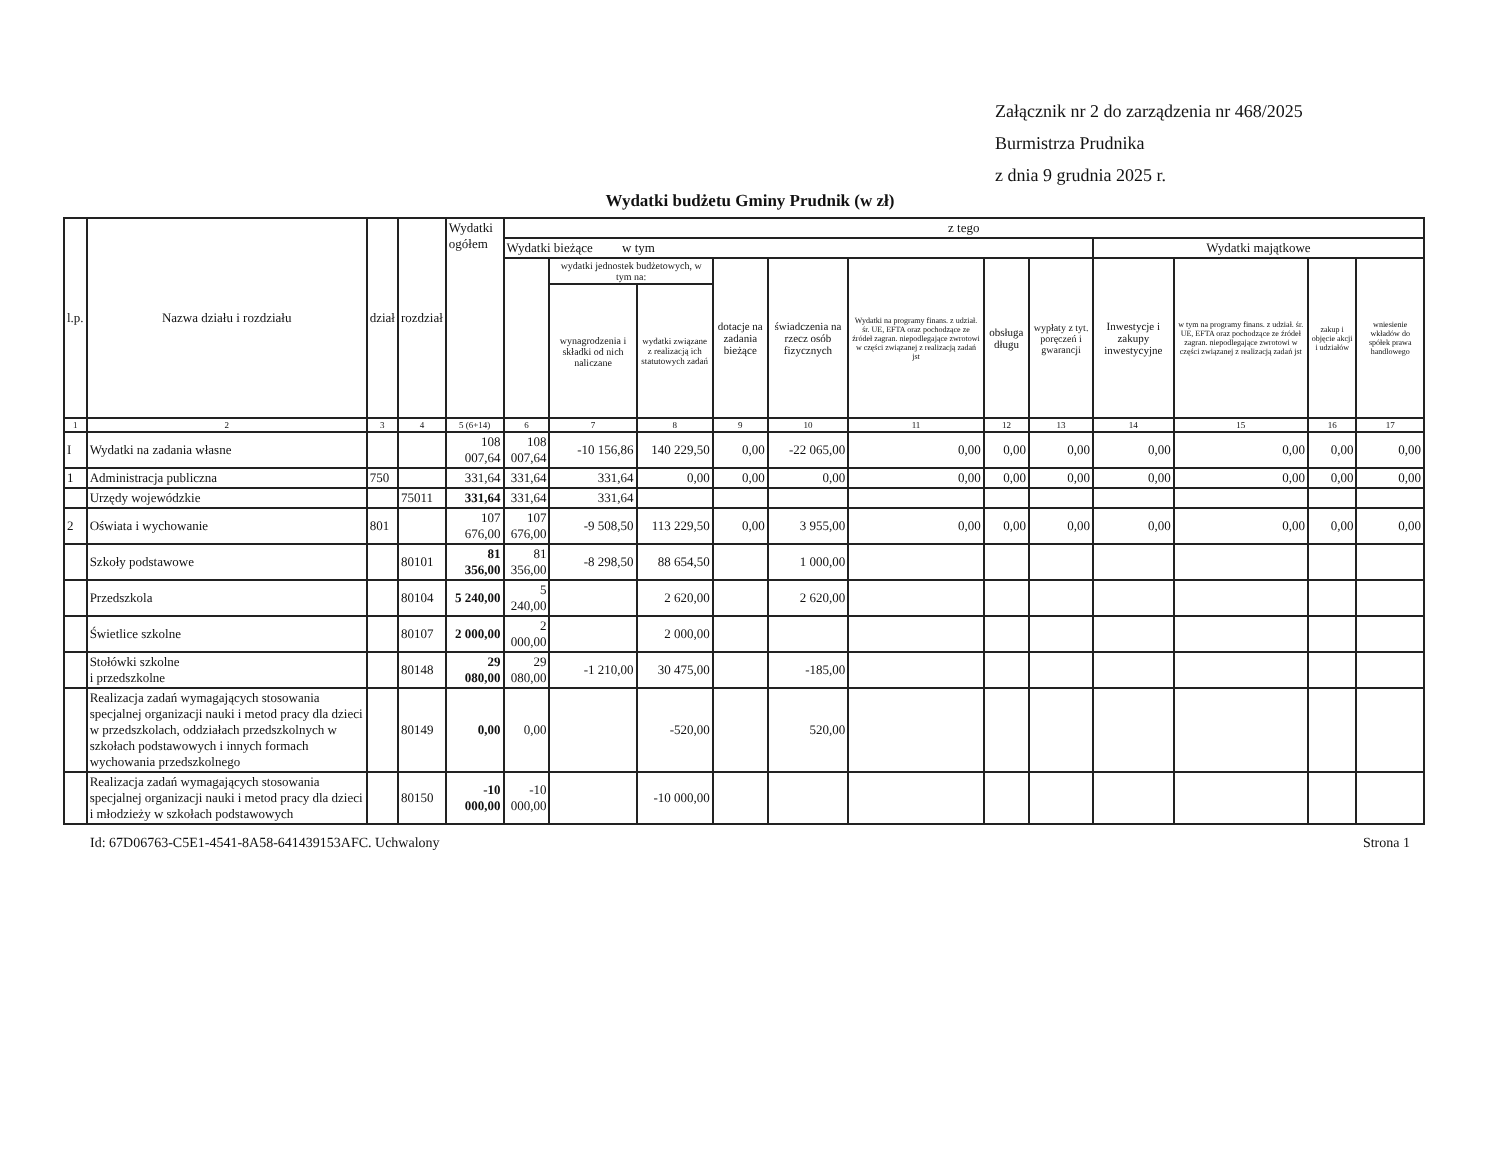Załącznik nr 2 do zarządzenia nr 468/2025
Burmistrza Prudnika
z dnia 9 grudnia 2025 r.
Wydatki budżetu Gminy Prudnik (w zł)
| l.p. | Nazwa działu i rozdziału | dział | rozdział | Wydatki ogółem | z tego | | | | | | | | | | | |
| --- | --- | --- | --- | --- | --- | --- | --- | --- | --- | --- | --- | --- | --- | --- | --- | --- |
| | | | | | Wydatki bieżące w tym | | | | | | | | Wydatki majątkowe | | | |
| | | | | | | wydatki jednostek budżetowych, w tym na: | | dotacje na zadania bieżące | świadczenia na rzecz osób fizycznych | Wydatki na programy finans. z udział. śr. UE, EFTA oraz pochodzące ze źródeł zagran. niepodlegające zwrotowi w części związanej z realizacją zadań jst | obsługa długu | wypłaty z tyt. poręczeń i gwarancji | Inwestycje i zakupy inwestycyjne | w tym na programy finans. z udział. śr. UE, EFTA oraz pochodzące ze źródeł zagran. niepodlegające zwrotowi w części związanej z realizacją zadań jst | zakup i objęcie akcji i udziałów | wniesienie wkładów do spółek prawa handlowego |
| | | | | | | wynagrodzenia i składki od nich naliczane | wydatki związane z realizacją ich statutowych zadań | | | | | | | | | |
| 1 | 2 | 3 | 4 | 5 (6+14) | 6 | 7 | 8 | 9 | 10 | 11 | 12 | 13 | 14 | 15 | 16 | 17 |
| I | Wydatki na zadania własne | | | 108 007,64 | 108 007,64 | -10 156,86 | 140 229,50 | 0,00 | -22 065,00 | 0,00 | 0,00 | 0,00 | 0,00 | 0,00 | 0,00 | 0,00 |
| 1 | Administracja publiczna | 750 | | 331,64 | 331,64 | 331,64 | 0,00 | 0,00 | 0,00 | 0,00 | 0,00 | 0,00 | 0,00 | 0,00 | 0,00 | 0,00 |
| | Urzędy wojewódzkie | | 75011 | 331,64 | 331,64 | 331,64 | | | | | | | | | | |
| 2 | Oświata i wychowanie | 801 | | 107 676,00 | 107 676,00 | -9 508,50 | 113 229,50 | 0,00 | 3 955,00 | 0,00 | 0,00 | 0,00 | 0,00 | 0,00 | 0,00 | 0,00 |
| | Szkoły podstawowe | | 80101 | 81 356,00 | 81 356,00 | -8 298,50 | 88 654,50 | | 1 000,00 | | | | | | | |
| | Przedszkola | | 80104 | 5 240,00 | 5 240,00 | | 2 620,00 | | 2 620,00 | | | | | | | |
| | Świetlice szkolne | | 80107 | 2 000,00 | 2 000,00 | | 2 000,00 | | | | | | | | | |
| | Stołówki szkolne i przedszkolne | | 80148 | 29 080,00 | 29 080,00 | -1 210,00 | 30 475,00 | | -185,00 | | | | | | | |
| | Realizacja zadań wymagających stosowania specjalnej organizacji nauki i metod pracy dla dzieci w przedszkolach, oddziałach przedszkolnych w szkołach podstawowych i innych formach wychowania przedszkolnego | | 80149 | 0,00 | 0,00 | | -520,00 | | 520,00 | | | | | | | |
| | Realizacja zadań wymagających stosowania specjalnej organizacji nauki i metod pracy dla dzieci i młodzieży w szkołach podstawowych | | 80150 | -10 000,00 | -10 000,00 | | -10 000,00 | | | | | | | | | |
Id: 67D06763-C5E1-4541-8A58-641439153AFC. Uchwalony Strona 1